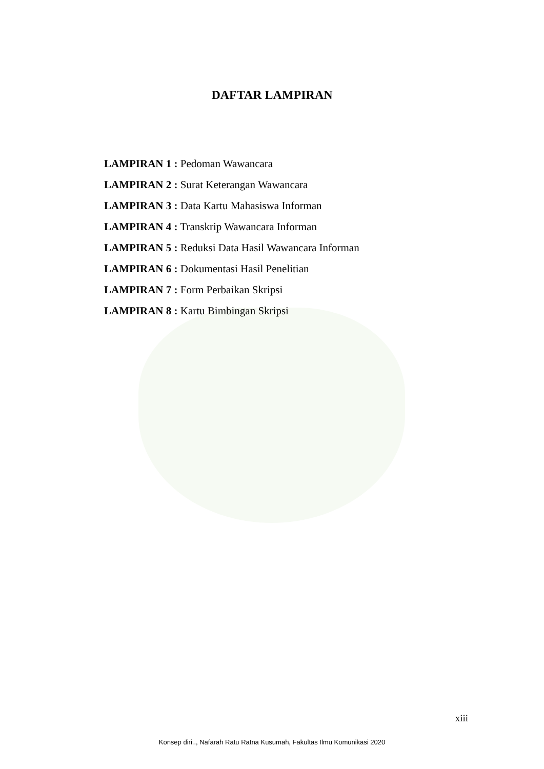DAFTAR LAMPIRAN
LAMPIRAN 1 : Pedoman Wawancara
LAMPIRAN 2 : Surat Keterangan Wawancara
LAMPIRAN 3 : Data Kartu Mahasiswa Informan
LAMPIRAN 4 : Transkrip Wawancara Informan
LAMPIRAN 5 : Reduksi Data Hasil Wawancara Informan
LAMPIRAN 6 : Dokumentasi Hasil Penelitian
LAMPIRAN 7 : Form Perbaikan Skripsi
LAMPIRAN 8 : Kartu Bimbingan Skripsi
xiii
Konsep diri.., Nafarah Ratu Ratna Kusumah, Fakultas Ilmu Komunikasi 2020